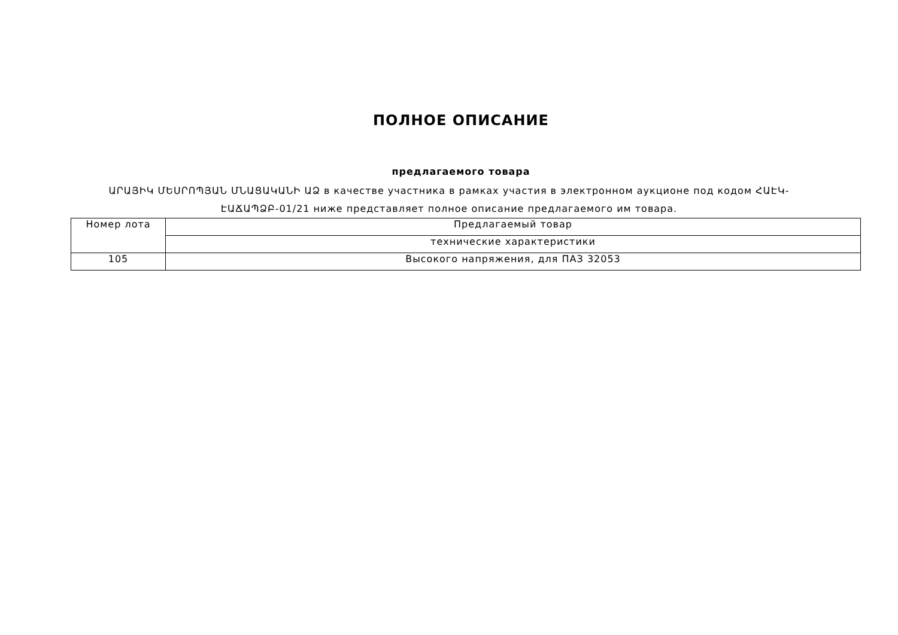ПОЛНОЕ ОПИСАНИЕ
предлагаемого товара
ԱՐԱՅԻԿ ՄԵՍՐՈՊՅԱՆ ՄՆԱՑԱԿԱՆԻ ԱՁ в качестве участника в рамках участия в электронном аукционе под кодом ՀԱԷԿ-ԷԱՃԱՊՁԲ-01/21 ниже представляет полное описание предлагаемого им товара.
| Номер лота | Предлагаемый товар |
| | технические характеристики |
| 105 | Высокого напряжения, для ПАЗ 32053 |